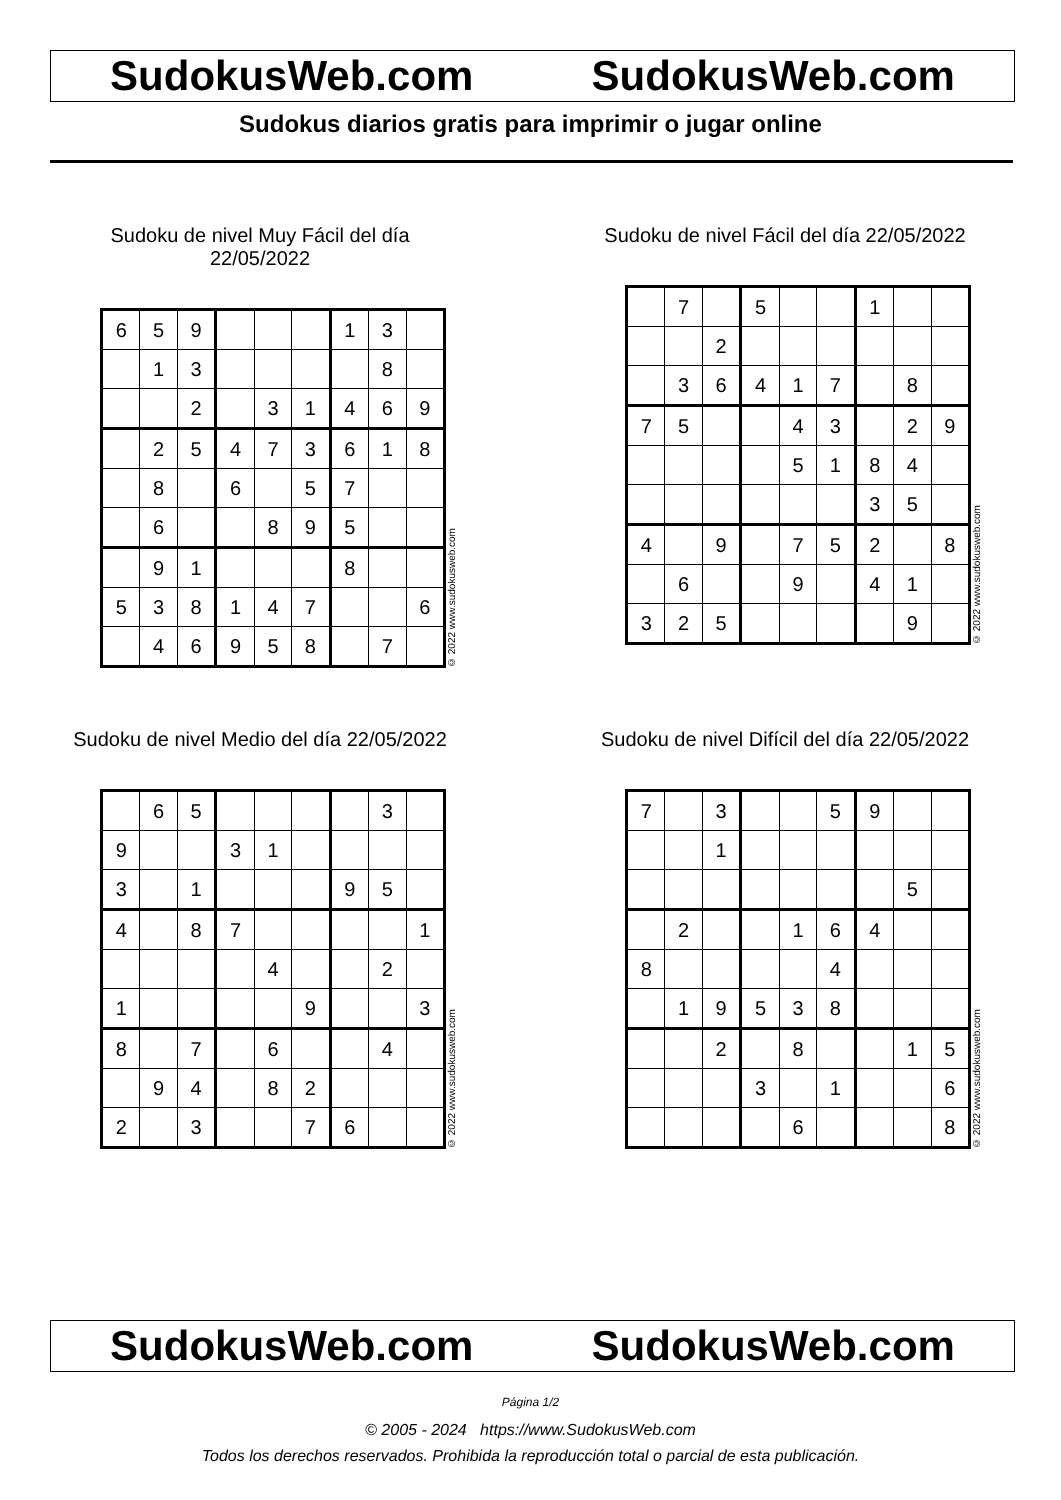SudokusWeb.com SudokusWeb.com
Sudokus diarios gratis para imprimir o jugar online
Sudoku de nivel Muy Fácil del día 22/05/2022
| 6 | 5 | 9 | | | | 1 | 3 | |
| | 1 | 3 | | | | | 8 | |
| | | 2 | | 3 | 1 | 4 | 6 | 9 |
| | 2 | 5 | 4 | 7 | 3 | 6 | 1 | 8 |
| | 8 | | 6 | | 5 | 7 | | |
| | 6 | | | 8 | 9 | 5 | | |
| | 9 | 1 | | | | 8 | | |
| 5 | 3 | 8 | 1 | 4 | 7 | | | 6 |
| | 4 | 6 | 9 | 5 | 8 | | 7 | |
© 2022 www.sudokusweb.com
Sudoku de nivel Fácil del día 22/05/2022
| | 7 | | 5 | | | 1 | | |
| | | 2 | | | | | | |
| | 3 | 6 | 4 | 1 | 7 | | 8 | |
| 7 | 5 | | | 4 | 3 | | 2 | 9 |
| | | | | 5 | 1 | 8 | 4 | |
| | | | | | | 3 | 5 | |
| 4 | | 9 | | 7 | 5 | 2 | | 8 |
| | 6 | | | 9 | | 4 | 1 | |
| 3 | 2 | 5 | | | | | 9 | |
© 2022 www.sudokusweb.com
Sudoku de nivel Medio del día 22/05/2022
| | 6 | 5 | | | | | 3 | |
| 9 | | | 3 | 1 | | | | |
| 3 | | 1 | | | | 9 | 5 | |
| 4 | | 8 | 7 | | | | | 1 |
| | | | | 4 | | | 2 | |
| 1 | | | | | 9 | | | 3 |
| 8 | | 7 | | 6 | | | 4 | |
| | 9 | 4 | | 8 | 2 | | | |
| 2 | | 3 | | | 7 | 6 | | |
© 2022 www.sudokusweb.com
Sudoku de nivel Difícil del día 22/05/2022
| 7 | | 3 | | | 5 | 9 | | |
| | | 1 | | | | | | |
| | | | | | | | 5 | |
| | 2 | | | 1 | 6 | 4 | | |
| 8 | | | | | 4 | | | |
| | 1 | 9 | 5 | 3 | 8 | | | |
| | | 2 | | 8 | | | 1 | 5 |
| | | | 3 | | 1 | | | 6 |
| | | | | 6 | | | | 8 |
© 2022 www.sudokusweb.com
SudokusWeb.com SudokusWeb.com
Página 1/2
© 2005 - 2024 https://www.SudokusWeb.com
Todos los derechos reservados. Prohibida la reproducción total o parcial de esta publicación.